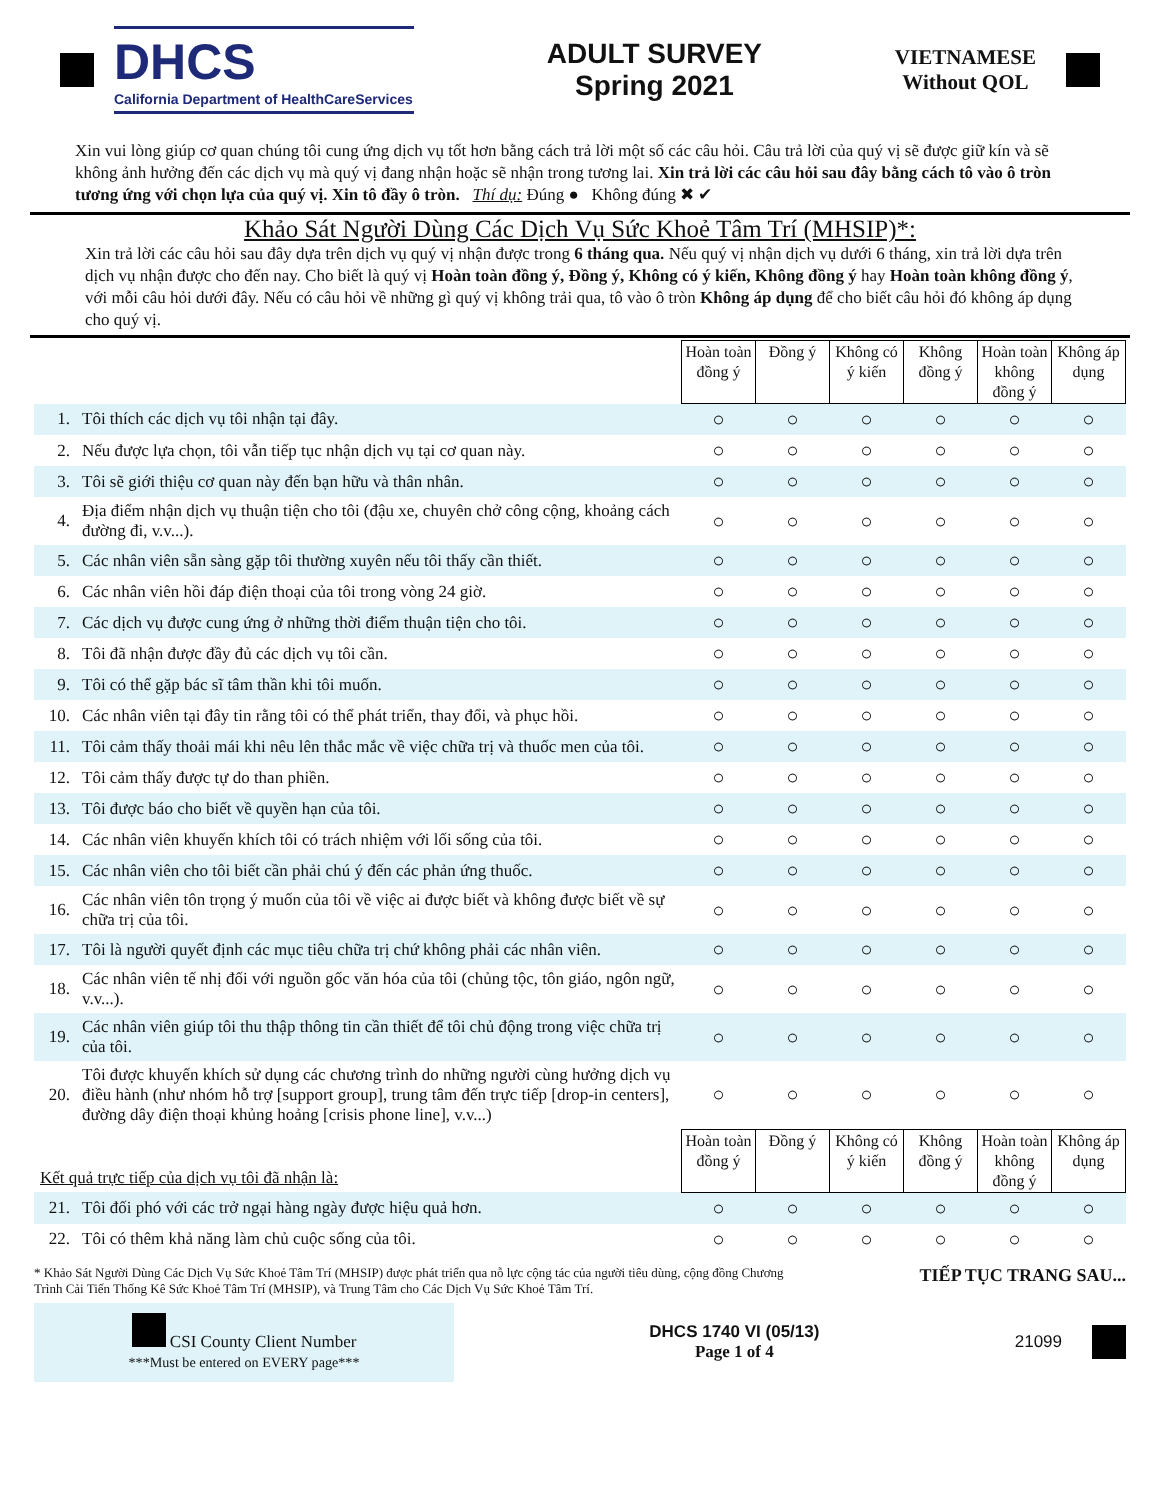DHCS
California Department of HealthCareServices
ADULT SURVEY
Spring 2021
VIETNAMESE
Without QOL
Xin vui lòng giúp cơ quan chúng tôi cung ứng dịch vụ tốt hơn bằng cách trả lời một số các câu hỏi. Câu trả lời của quý vị sẽ được giữ kín và sẽ không ảnh hưởng đến các dịch vụ mà quý vị đang nhận hoặc sẽ nhận trong tương lai. Xin trả lời các câu hỏi sau đây bằng cách tô vào ô tròn tương ứng với chọn lựa của quý vị. Xin tô đầy ô tròn. Thí dụ: Đúng ● Không đúng ✖ ✔
Khảo Sát Người Dùng Các Dịch Vụ Sức Khoẻ Tâm Trí (MHSIP)*:
Xin trả lời các câu hỏi sau đây dựa trên dịch vụ quý vị nhận được trong 6 tháng qua. Nếu quý vị nhận dịch vụ dưới 6 tháng, xin trả lời dựa trên dịch vụ nhận được cho đến nay. Cho biết là quý vị Hoàn toàn đồng ý, Đồng ý, Không có ý kiến, Không đồng ý hay Hoàn toàn không đồng ý, với mỗi câu hỏi dưới đây. Nếu có câu hỏi về những gì quý vị không trải qua, tô vào ô tròn Không áp dụng để cho biết câu hỏi đó không áp dụng cho quý vị.
| | | Hoàn toàn đồng ý | Đồng ý | Không có ý kiến | Không đồng ý | Hoàn toàn không đồng ý | Không áp dụng |
| 1. | Tôi thích các dịch vụ tôi nhận tại đây. | ○ | ○ | ○ | ○ | ○ | ○ |
| 2. | Nếu được lựa chọn, tôi vẫn tiếp tục nhận dịch vụ tại cơ quan này. | ○ | ○ | ○ | ○ | ○ | ○ |
| 3. | Tôi sẽ giới thiệu cơ quan này đến bạn hữu và thân nhân. | ○ | ○ | ○ | ○ | ○ | ○ |
| 4. | Địa điểm nhận dịch vụ thuận tiện cho tôi (đậu xe, chuyên chở công cộng, khoảng cách đường đi, v.v...). | ○ | ○ | ○ | ○ | ○ | ○ |
| 5. | Các nhân viên sẵn sàng gặp tôi thường xuyên nếu tôi thấy cần thiết. | ○ | ○ | ○ | ○ | ○ | ○ |
| 6. | Các nhân viên hồi đáp điện thoại của tôi trong vòng 24 giờ. | ○ | ○ | ○ | ○ | ○ | ○ |
| 7. | Các dịch vụ được cung ứng ở những thời điểm thuận tiện cho tôi. | ○ | ○ | ○ | ○ | ○ | ○ |
| 8. | Tôi đã nhận được đầy đủ các dịch vụ tôi cần. | ○ | ○ | ○ | ○ | ○ | ○ |
| 9. | Tôi có thể gặp bác sĩ tâm thần khi tôi muốn. | ○ | ○ | ○ | ○ | ○ | ○ |
| 10. | Các nhân viên tại đây tin rằng tôi có thể phát triển, thay đổi, và phục hồi. | ○ | ○ | ○ | ○ | ○ | ○ |
| 11. | Tôi cảm thấy thoải mái khi nêu lên thắc mắc về việc chữa trị và thuốc men của tôi. | ○ | ○ | ○ | ○ | ○ | ○ |
| 12. | Tôi cảm thấy được tự do than phiền. | ○ | ○ | ○ | ○ | ○ | ○ |
| 13. | Tôi được báo cho biết về quyền hạn của tôi. | ○ | ○ | ○ | ○ | ○ | ○ |
| 14. | Các nhân viên khuyến khích tôi có trách nhiệm với lối sống của tôi. | ○ | ○ | ○ | ○ | ○ | ○ |
| 15. | Các nhân viên cho tôi biết cần phải chú ý đến các phản ứng thuốc. | ○ | ○ | ○ | ○ | ○ | ○ |
| 16. | Các nhân viên tôn trọng ý muốn của tôi về việc ai được biết và không được biết về sự chữa trị của tôi. | ○ | ○ | ○ | ○ | ○ | ○ |
| 17. | Tôi là người quyết định các mục tiêu chữa trị chứ không phải các nhân viên. | ○ | ○ | ○ | ○ | ○ | ○ |
| 18. | Các nhân viên tế nhị đối với nguồn gốc văn hóa của tôi (chủng tộc, tôn giáo, ngôn ngữ, v.v...). | ○ | ○ | ○ | ○ | ○ | ○ |
| 19. | Các nhân viên giúp tôi thu thập thông tin cần thiết để tôi chủ động trong việc chữa trị của tôi. | ○ | ○ | ○ | ○ | ○ | ○ |
| 20. | Tôi được khuyến khích sử dụng các chương trình do những người cùng hưởng dịch vụ điều hành (như nhóm hỗ trợ [support group], trung tâm đến trực tiếp [drop-in centers], đường dây điện thoại khủng hoảng [crisis phone line], v.v...) | ○ | ○ | ○ | ○ | ○ | ○ |
| Kết quả trực tiếp của dịch vụ tôi đã nhận là: | | Hoàn toàn đồng ý | Đồng ý | Không có ý kiến | Không đồng ý | Hoàn toàn không đồng ý | Không áp dụng |
| 21. | Tôi đối phó với các trở ngại hàng ngày được hiệu quả hơn. | ○ | ○ | ○ | ○ | ○ | ○ |
| 22. | Tôi có thêm khả năng làm chủ cuộc sống của tôi. | ○ | ○ | ○ | ○ | ○ | ○ |
* Khảo Sát Người Dùng Các Dịch Vụ Sức Khoẻ Tâm Trí (MHSIP) được phát triển qua nỗ lực cộng tác của người tiêu dùng, cộng đồng Chương Trình Cải Tiến Thống Kê Sức Khoẻ Tâm Trí (MHSIP), và Trung Tâm cho Các Dịch Vụ Sức Khoẻ Tâm Trí.
TIẾP TỤC TRANG SAU...
CSI County Client Number
***Must be entered on EVERY page***
DHCS 1740 VI (05/13)
Page 1 of 4
21099